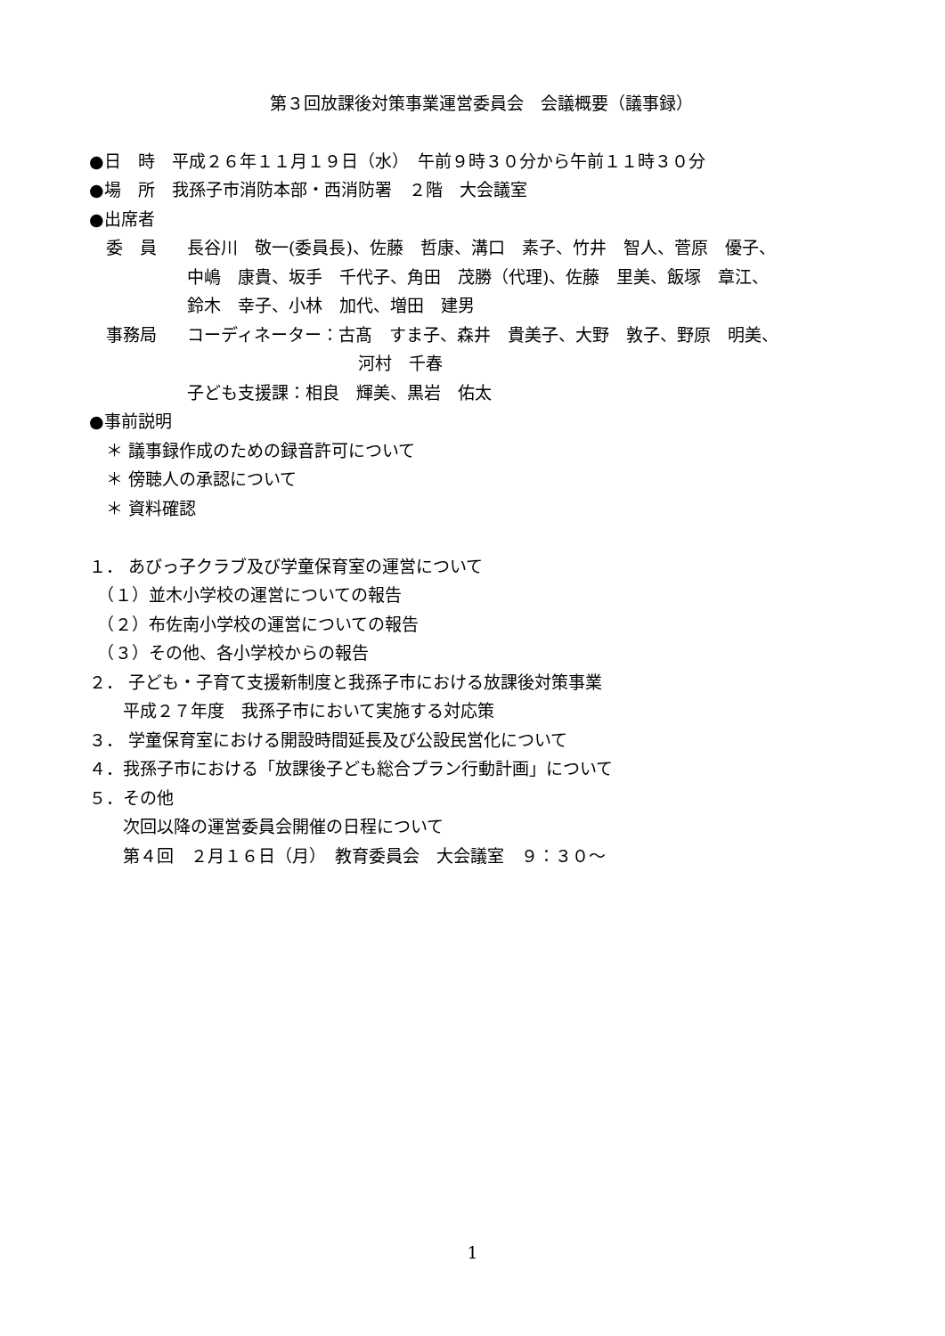第３回放課後対策事業運営委員会　会議概要（議事録）
●日　時　平成２６年１１月１９日（水）　午前９時３０分から午前１１時３０分
●場　所　我孫子市消防本部・西消防署　２階　大会議室
●出席者
　委　員 長谷川　敬一(委員長)、佐藤　哲康、溝口　素子、竹井　智人、菅原　優子、
中嶋　康貴、坂手　千代子、角田　茂勝（代理)、佐藤　里美、飯塚　章江、
鈴木　幸子、小林　加代、増田　建男
　事務局 コーディネーター：古髙　すま子、森井　貴美子、大野　敦子、野原　明美、
河村　千春
子ども支援課：相良　輝美、黒岩　佑太
●事前説明
　＊ 議事録作成のための録音許可について
　＊ 傍聴人の承認について
　＊ 資料確認
１． あびっ子クラブ及び学童保育室の運営について
　（１）並木小学校の運営についての報告
　（２）布佐南小学校の運営についての報告
　（３）その他、各小学校からの報告
２． 子ども・子育て支援新制度と我孫子市における放課後対策事業
　　平成２７年度　我孫子市において実施する対応策
３． 学童保育室における開設時間延長及び公設民営化について
４．我孫子市における「放課後子ども総合プラン行動計画」について
５．その他
　　次回以降の運営委員会開催の日程について
　　第４回　２月１６日（月）　教育委員会　大会議室　９：３０～
1